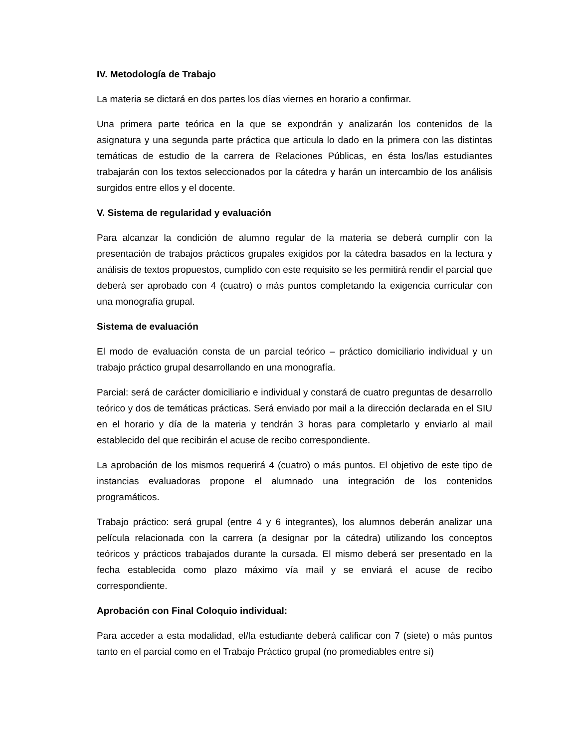IV. Metodología de Trabajo
La materia se dictará en dos partes los días viernes en horario a confirmar.
Una primera parte teórica en la que se expondrán y analizarán los contenidos de la asignatura y una segunda parte práctica que articula lo dado en la primera con las distintas temáticas de estudio de la carrera de Relaciones Públicas, en ésta los/las estudiantes trabajarán con los textos seleccionados por la cátedra y harán un intercambio de los análisis surgidos entre ellos y el docente.
V. Sistema de regularidad y evaluación
Para alcanzar la condición de alumno regular de la materia se deberá cumplir con la presentación de trabajos prácticos grupales exigidos por la cátedra basados en la lectura y análisis de textos propuestos, cumplido con este requisito se les permitirá rendir el parcial que deberá ser aprobado con 4 (cuatro) o más puntos completando la exigencia curricular con una monografía grupal.
Sistema de evaluación
El modo de evaluación consta de un parcial teórico – práctico domiciliario individual y un trabajo práctico grupal desarrollando en una monografía.
Parcial: será de carácter domiciliario e individual y constará de cuatro preguntas de desarrollo teórico y dos de temáticas prácticas. Será enviado por mail a la dirección declarada en el SIU en el horario y día de la materia y tendrán 3 horas para completarlo y enviarlo al mail establecido del que recibirán el acuse de recibo correspondiente.
La aprobación de los mismos requerirá 4 (cuatro) o más puntos. El objetivo de este tipo de instancias evaluadoras propone el alumnado una integración de los contenidos programáticos.
Trabajo práctico: será grupal (entre 4 y 6 integrantes), los alumnos deberán analizar una película relacionada con la carrera (a designar por la cátedra) utilizando los conceptos teóricos y prácticos trabajados durante la cursada. El mismo deberá ser presentado en la fecha establecida como plazo máximo vía mail y se enviará el acuse de recibo correspondiente.
Aprobación con Final Coloquio individual:
Para acceder a esta modalidad, el/la estudiante deberá calificar con 7 (siete) o más puntos tanto en el parcial como en el Trabajo Práctico grupal (no promediables entre sí)